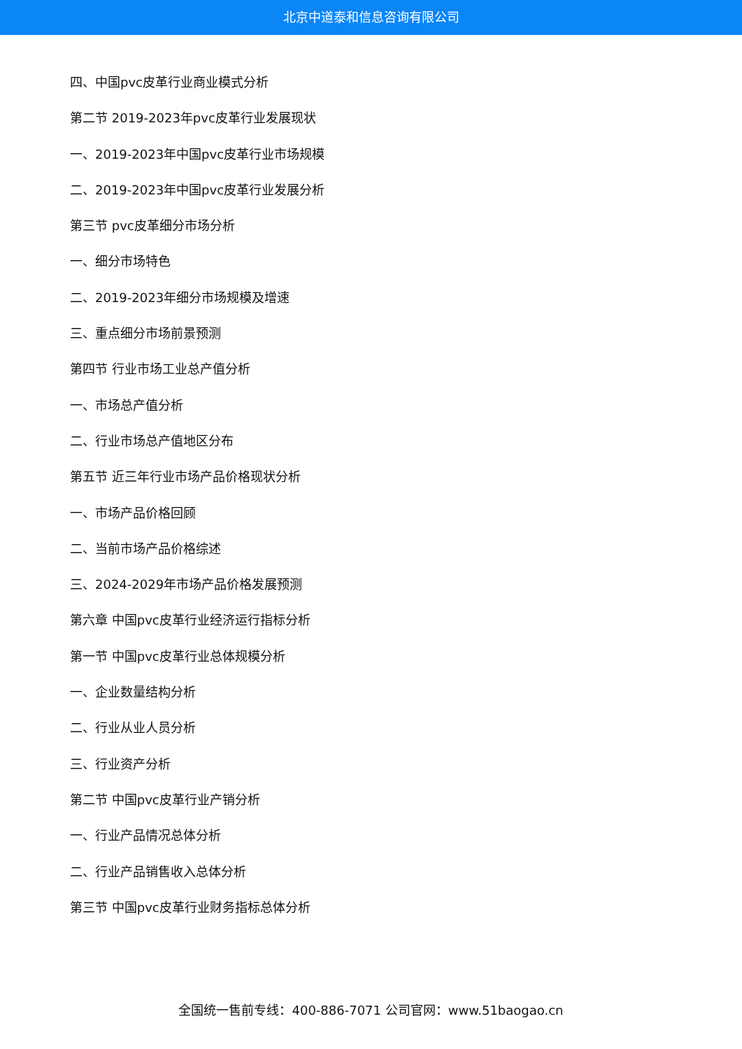北京中道泰和信息咨询有限公司
四、中国pvc皮革行业商业模式分析
第二节 2019-2023年pvc皮革行业发展现状
一、2019-2023年中国pvc皮革行业市场规模
二、2019-2023年中国pvc皮革行业发展分析
第三节 pvc皮革细分市场分析
一、细分市场特色
二、2019-2023年细分市场规模及增速
三、重点细分市场前景预测
第四节 行业市场工业总产值分析
一、市场总产值分析
二、行业市场总产值地区分布
第五节 近三年行业市场产品价格现状分析
一、市场产品价格回顾
二、当前市场产品价格综述
三、2024-2029年市场产品价格发展预测
第六章 中国pvc皮革行业经济运行指标分析
第一节 中国pvc皮革行业总体规模分析
一、企业数量结构分析
二、行业从业人员分析
三、行业资产分析
第二节 中国pvc皮革行业产销分析
一、行业产品情况总体分析
二、行业产品销售收入总体分析
第三节 中国pvc皮革行业财务指标总体分析
全国统一售前专线：400-886-7071 公司官网：www.51baogao.cn